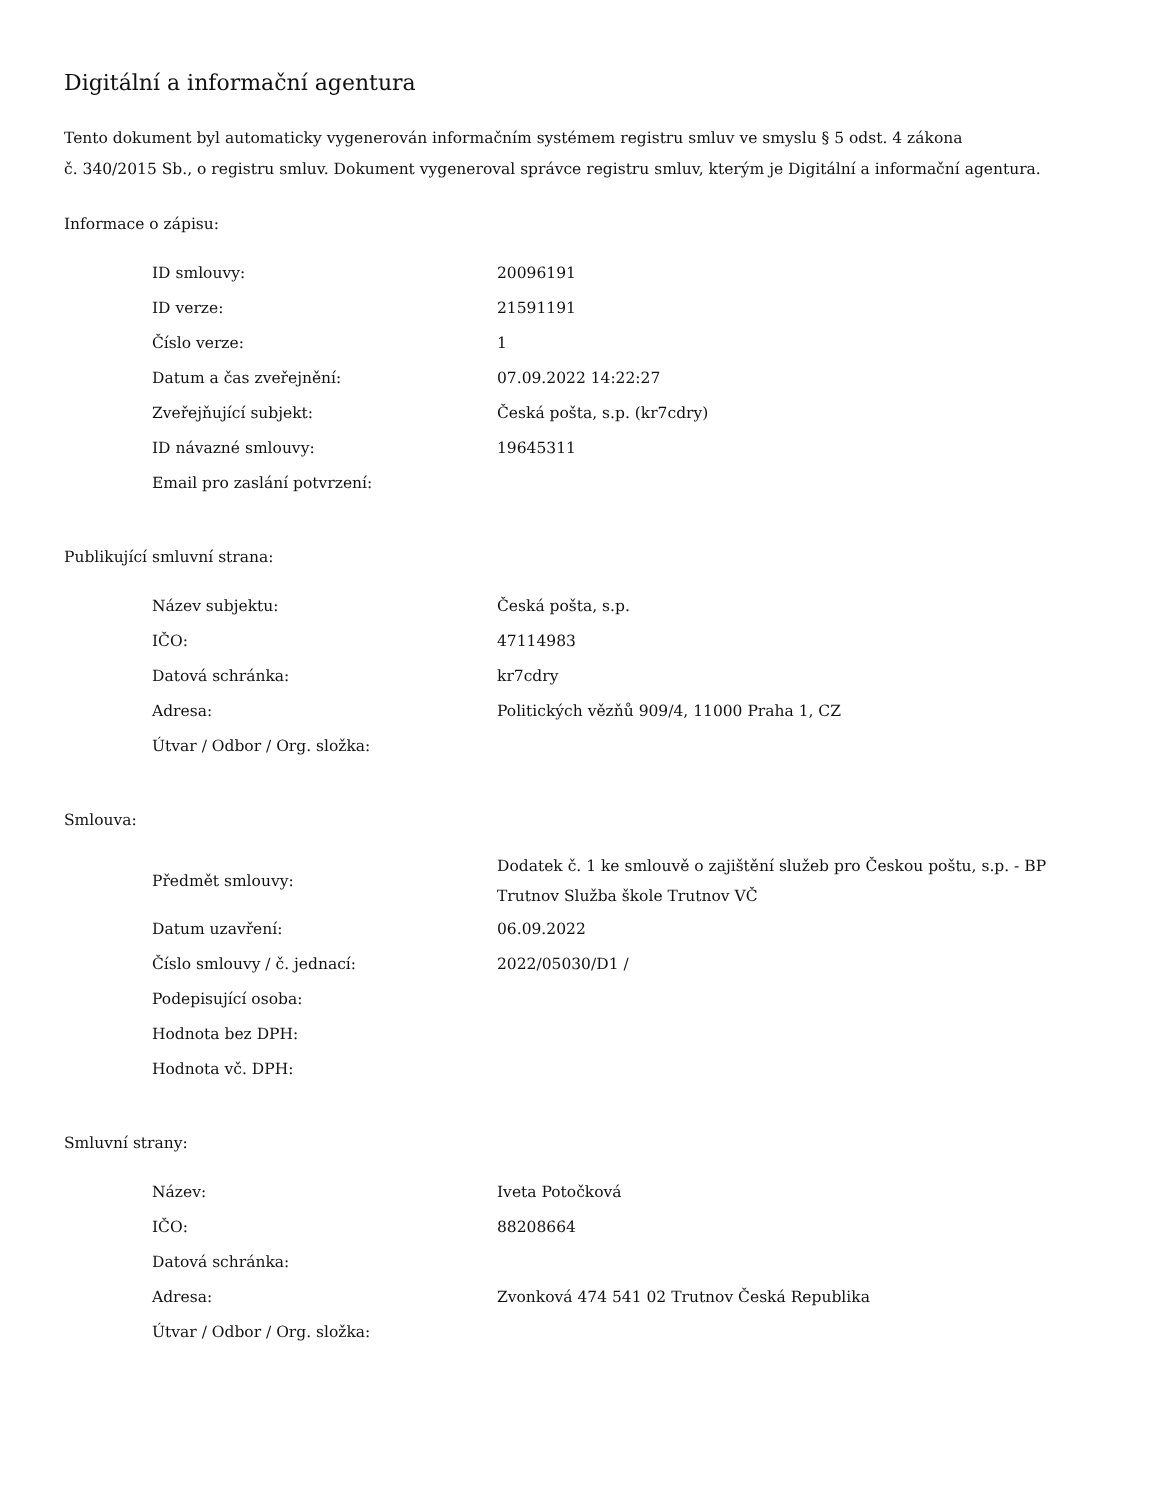Digitální a informační agentura
Tento dokument byl automaticky vygenerován informačním systémem registru smluv ve smyslu § 5 odst. 4 zákona
č. 340/2015 Sb., o registru smluv. Dokument vygeneroval správce registru smluv, kterým je Digitální a informační agentura.
Informace o zápisu:
| ID smlouvy: | 20096191 |
| ID verze: | 21591191 |
| Číslo verze: | 1 |
| Datum a čas zveřejnění: | 07.09.2022 14:22:27 |
| Zveřejňující subjekt: | Česká pošta, s.p. (kr7cdry) |
| ID návazné smlouvy: | 19645311 |
| Email pro zaslání potvrzení: | |
Publikující smluvní strana:
| Název subjektu: | Česká pošta, s.p. |
| IČO: | 47114983 |
| Datová schránka: | kr7cdry |
| Adresa: | Politických vězňů 909/4, 11000 Praha 1, CZ |
| Útvar / Odbor / Org. složka: | |
Smlouva:
| Předmět smlouvy: | Dodatek č. 1 ke smlouvě o zajištění služeb pro Českou poštu, s.p. - BP Trutnov Služba škole Trutnov VČ |
| Datum uzavření: | 06.09.2022 |
| Číslo smlouvy / č. jednací: | 2022/05030/D1 / |
| Podepisující osoba: | |
| Hodnota bez DPH: | |
| Hodnota vč. DPH: | |
Smluvní strany:
| Název: | Iveta Potočková |
| IČO: | 88208664 |
| Datová schránka: | |
| Adresa: | Zvonková 474 541 02 Trutnov Česká Republika |
| Útvar / Odbor / Org. složka: | |